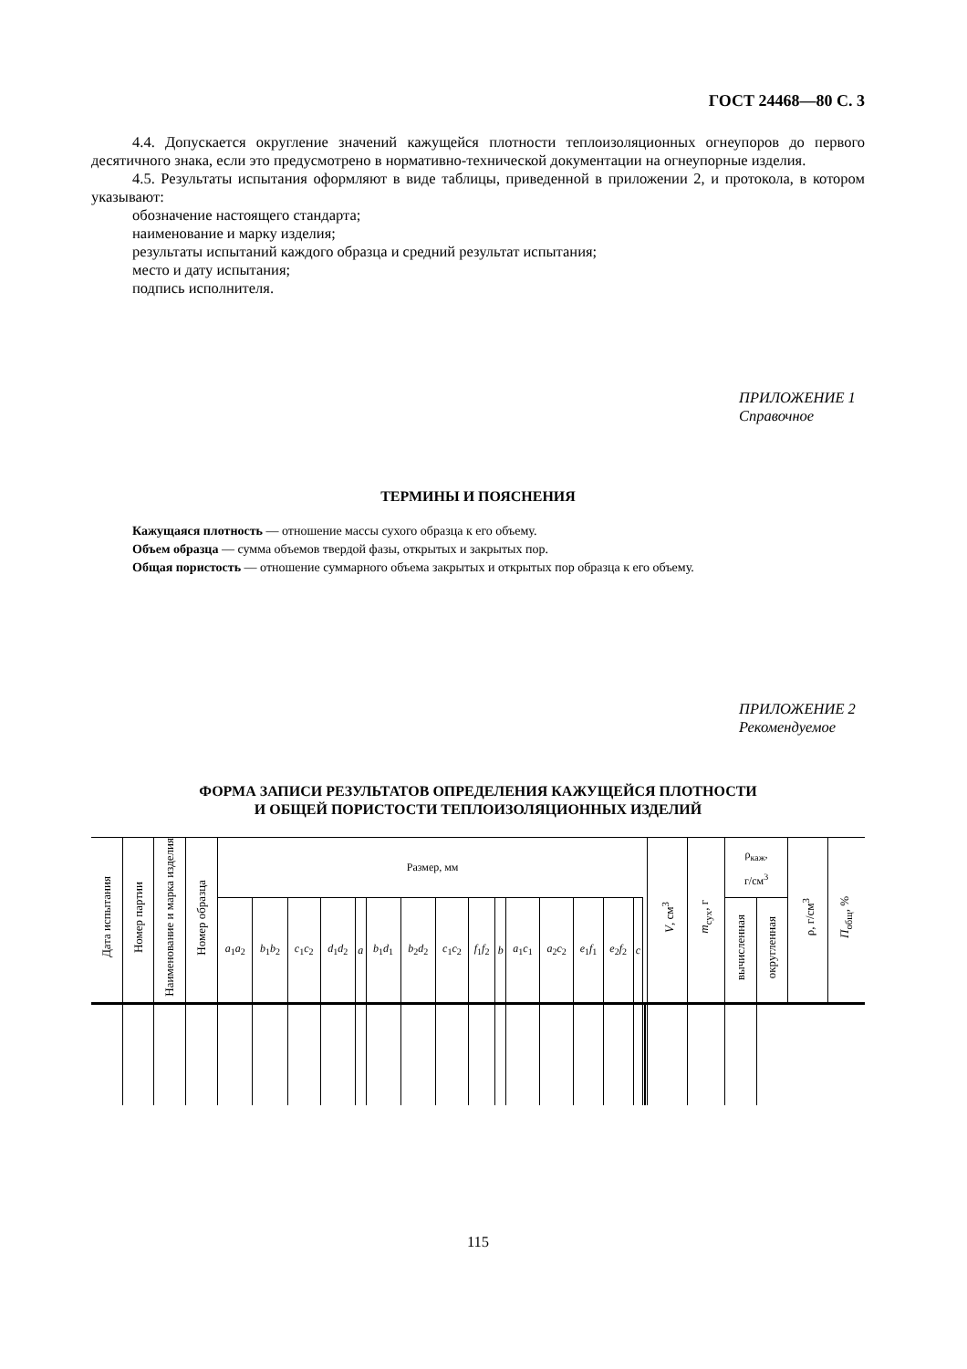ГОСТ 24468—80 С. 3
4.4. Допускается округление значений кажущейся плотности теплоизоляционных огнеупоров до первого десятичного знака, если это предусмотрено в нормативно-технической документации на огнеупорные изделия.
4.5. Результаты испытания оформляют в виде таблицы, приведенной в приложении 2, и протокола, в котором указывают:
обозначение настоящего стандарта;
наименование и марку изделия;
результаты испытаний каждого образца и средний результат испытания;
место и дату испытания;
подпись исполнителя.
ПРИЛОЖЕНИЕ 1
Справочное
ТЕРМИНЫ И ПОЯСНЕНИЯ
Кажущаяся плотность — отношение массы сухого образца к его объему.
Объем образца — сумма объемов твердой фазы, открытых и закрытых пор.
Общая пористость — отношение суммарного объема закрытых и открытых пор образца к его объему.
ПРИЛОЖЕНИЕ 2
Рекомендуемое
ФОРМА ЗАПИСИ РЕЗУЛЬТАТОВ ОПРЕДЕЛЕНИЯ КАЖУЩЕЙСЯ ПЛОТНОСТИ
И ОБЩЕЙ ПОРИСТОСТИ ТЕПЛОИЗОЛЯЦИОННЫХ ИЗДЕЛИЙ
| Дата испытания | Номер партии | Наименование и марка изделия | Номер образца | Размер, мм | | | | | | | | | | | | | | | | | | V , см<sup>3</sup> | m<sub>сух</sub>, г | ρ<sub>каж</sub>, г/см<sup>3</sup> | | ρ, г/см<sup>3</sup> | П<sub>общ</sub>, % |
| --- | --- | --- | --- | --- | --- | --- | --- | --- | --- | --- | --- | --- | --- | --- | --- | --- | --- | --- | --- | --- | --- | --- | --- | --- | --- | --- | --- |
| | | | | a<sub>1</sub> a<sub>2</sub> | b<sub>1</sub> b<sub>2</sub> | c<sub>1</sub> c<sub>2</sub> | d<sub>1</sub> d<sub>2</sub> | a | b<sub>1</sub> d<sub>1</sub> | b<sub>2</sub> d<sub>2</sub> | c<sub>1</sub> c<sub>2</sub> | f<sub>1</sub> f<sub>2</sub> | b | a<sub>1</sub> c<sub>1</sub> | a<sub>2</sub> c<sub>2</sub> | e<sub>1</sub> f<sub>1</sub> | e<sub>2</sub> f<sub>2</sub> | c | | | | | | вычисленная | округленная | | |
115